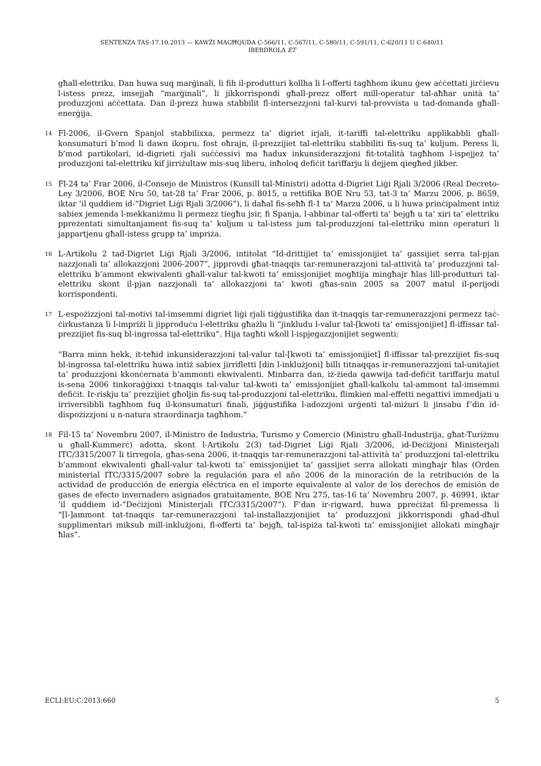SENTENZA TAS-17.10.2013 — KAWŻI MAGĦQUDA C-566/11, C-567/11, C-580/11, C-591/11, C-620/11 U C-640/11
IBERDROLA ET
għall-elettriku. Dan huwa suq marġinali, li fih il-produtturi kollha li l-offerti tagħhom ikunu ġew aċċettati jirċievu l-istess prezz, imsejjaħ “marġinali”, li jikkorrispondi għall-prezz offert mill-operatur tal-aħħar unità ta’ produzzjoni aċċettata. Dan il-prezz huwa stabbilit fl-intersezzjoni tal-kurvi tal-provvista u tad-domanda għall-enerġija.
14
Fl-2006, il-Gvern Spanjol stabbilixxa, permezz ta’ digriet irjali, it-tariffi tal-elettriku applikabbli għall-konsumaturi b’mod li dawn ikopru, fost oħrajn, il-prezzijiet tal-elettriku stabbiliti fis-suq ta’ kuljum. Peress li, b’mod partikolari, id-digrieti rjali suċċessivi ma ħadux inkunsiderazzjoni fit-totalità tagħhom l-ispejjeż ta’ produzzjoni tal-elettriku kif jirriżultaw mis-suq liberu, inħoloq defiċit tariffarju li dejjem qiegħed jikber.
15
Fl-24 ta’ Frar 2006, il-Consejo de Ministros (Kunsill tal-Ministri) adotta d-Digriet Liġi Rjali 3/2006 (Real Decreto-Ley 3/2006, BOE Nru 50, tat-28 ta’ Frar 2006, p. 8015, u rettifika BOE Nru 53, tat-3 ta’ Marzu 2006, p. 8659, iktar ’il quddiem id-“Digriet Liġi Rjali 3/2006”), li daħal fis-seħħ fl-1 ta’ Marzu 2006, u li huwa prinċipalment intiż sabiex jemenda l-mekkaniżmu li permezz tiegħu jsir, fi Spanja, l-abbinar tal-offerti ta’ bejgħ u ta’ xiri ta’ elettriku ppreżentati simultanjament fis-suq ta’ kuljum u tal-istess jum tal-produzzjoni tal-elettriku minn operaturi li jappartjenu għall-istess grupp ta’ impriża.
16
L-Artikolu 2 tad-Digriet Liġi Rjali 3/2006, intitolat “Id-drittijiet ta’ emissjonijiet ta’ gassijiet serra tal-pjan nazzjonali ta’ allokazzjoni 2006-2007”, jipprovdi għat-tnaqqis tar-remunerazzjoni tal-attività ta’ produzzjoni tal-elettriku b’ammont ekwivalenti għall-valur tal-kwoti ta’ emissjonijiet mogħtija mingħajr ħlas lill-produtturi tal-elettriku skont il-pjan nazzjonali ta’ allokazzjoni ta’ kwoti għas-snin 2005 sa 2007 matul il-perijodi korrispondenti.
17
L-espożizzjoni tal-motivi tal-imsemmi digriet liġi rjali tiġġustifika dan it-tnaqqis tar-remunerazzjoni permezz taċ-ċirkustanza li l-impriżi li jipproduċu l-elettriku għażlu li “jinkludu l-valur tal-[kwoti ta’ emissjonijiet] fl-iffissar tal-prezzijiet fis-suq bl-ingrossa tal-elettriku”. Hija tagħti wkoll l-ispjegazzjonijiet segwenti:
“Barra minn hekk, it-teħid inkunsiderazzjoni tal-valur tal-[kwoti ta’ emissjonijiet] fl-iffissar tal-prezzijiet fis-suq bl-ingrossa tal-elettriku huwa intiż sabiex jirrifletti [din l-inklużjoni] billi titnaqqas ir-remunerazzjoni tal-unitajiet ta’ produzzjoni kkonċernata b’ammonti ekwivalenti. Minbarra dan, iż-żieda qawwija tad-defiċit tariffarju matul is-sena 2006 tinkoraġġixxi t-tnaqqis tal-valur tal-kwoti ta’ emissjonijiet għall-kalkolu tal-ammont tal-imsemmi defiċit. Ir-riskju ta’ prezzijiet għoljin fis-suq tal-produzzjoni tal-elettriku, flimkien mal-effetti negattivi immedjati u irriversibbli tagħhom fuq il-konsumaturi finali, jiġġustifika l-adozzjoni urġenti tal-miżuri li jinsabu f’din id-dispożizzjoni u n-natura straordinarja tagħhom.”
18
Fil-15 ta’ Novembru 2007, il-Ministro de Industria, Turismo y Comercio (Ministru għall-Industrija, għat-Turiżmu u għall-Kummerċ) adotta, skont l-Artikolu 2(3) tad-Digriet Liġi Rjali 3/2006, id-Deċiżjoni Ministerjali ITC/3315/2007 li tirregola, għas-sena 2006, it-tnaqqis tar-remunerazzjoni tal-attività ta’ produzzjoni tal-elettriku b’ammont ekwivalenti għall-valur tal-kwoti ta’ emissjonijiet ta’ gassijiet serra allokati mingħajr ħlas (Orden ministerial ITC/3315/2007 sobre la regulación para el año 2006 de la minoración de la retribución de la actividad de producción de energía eléctrica en el importe equivalente al valor de los derechos de emisión de gases de efecto invernadero asignados gratuitamente, BOE Nru 275, tas-16 ta’ Novembru 2007, p. 46991, iktar ’il quddiem id-“Deċiżjoni Ministerjali ITC/3315/2007”). F’dan ir-rigward, huwa ppreċiżat fil-premessa li “[l-]ammont tat-tnaqqis tar-remunerazzjoni tal-installazzjonijiet ta’ produzzjoni jikkorrispondi għad-dħul supplimentari miksub mill-inklużjoni, fl-offerti ta’ bejgħ, tal-ispiża tal-kwoti ta’ emissjonijiet allokati mingħajr ħlas”.
ECLI:EU:C:2013:660 5